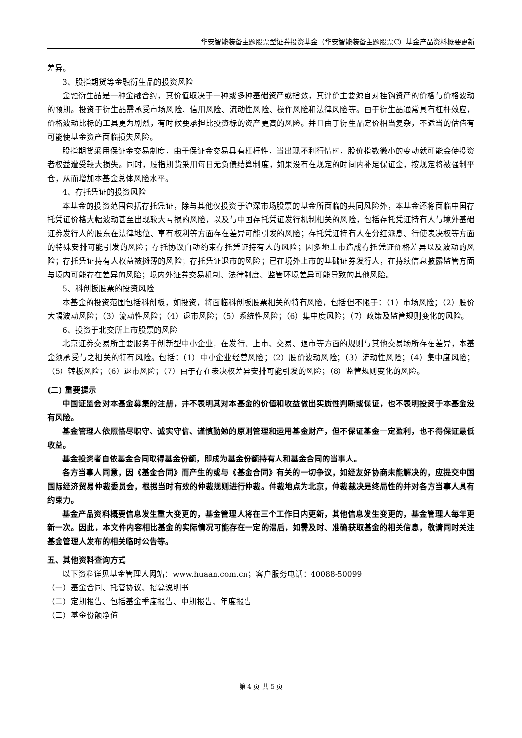华安智能装备主题股票型证券投资基金（华安智能装备主题股票C）基金产品资料概要更新
差异。
3、股指期货等金融衍生品的投资风险
金融衍生品是一种金融合约，其价值取决于一种或多种基础资产或指数，其评价主要源自对挂钩资产的价格与价格波动的预期。投资于衍生品需承受市场风险、信用风险、流动性风险、操作风险和法律风险等。由于衍生品通常具有杠杆效应，价格波动比标的工具更为剧烈，有时候要承担比投资标的资产更高的风险。并且由于衍生品定价相当复杂，不适当的估值有可能使基金资产面临损失风险。
股指期货采用保证金交易制度，由于保证金交易具有杠杆性，当出现不利行情时，股价指数微小的变动就可能会使投资者权益遭受较大损失。同时，股指期货采用每日无负债结算制度，如果没有在规定的时间内补足保证金，按规定将被强制平仓，从而增加本基金总体风险水平。
4、存托凭证的投资风险
本基金的投资范围包括存托凭证，除与其他仅投资于沪深市场股票的基金所面临的共同风险外，本基金还将面临中国存托凭证价格大幅波动甚至出现较大亏损的风险，以及与中国存托凭证发行机制相关的风险，包括存托凭证持有人与境外基础证券发行人的股东在法律地位、享有权利等方面存在差异可能引发的风险；存托凭证持有人在分红派息、行使表决权等方面的特殊安排可能引发的风险；存托协议自动约束存托凭证持有人的风险；因多地上市造成存托凭证价格差异以及波动的风险；存托凭证持有人权益被摊薄的风险；存托凭证退市的风险；已在境外上市的基础证券发行人，在持续信息披露监管方面与境内可能存在差异的风险；境内外证券交易机制、法律制度、监管环境差异可能导致的其他风险。
5、科创板股票的投资风险
本基金的投资范围包括科创板，如投资，将面临科创板股票相关的特有风险，包括但不限于：（1）市场风险；（2）股价大幅波动风险；（3）流动性风险；（4）退市风险；（5）系统性风险；（6）集中度风险；（7）政策及监管规则变化的风险。
6、投资于北交所上市股票的风险
北京证券交易所主要服务于创新型中小企业，在发行、上市、交易、退市等方面的规则与其他交易场所存在差异，本基金须承受与之相关的特有风险。包括：（1）中小企业经营风险；（2）股价波动风险；（3）流动性风险；（4）集中度风险；（5）转板风险；（6）退市风险；（7）由于存在表决权差异安排可能引发的风险；（8）监管规则变化的风险。
(二) 重要提示
中国证监会对本基金募集的注册，并不表明其对本基金的价值和收益做出实质性判断或保证，也不表明投资于本基金没有风险。
基金管理人依照恪尽职守、诚实守信、谨慎勤勉的原则管理和运用基金财产，但不保证基金一定盈利，也不得保证最低收益。
基金投资者自依基金合同取得基金份额，即成为基金份额持有人和基金合同的当事人。
各方当事人同意，因《基金合同》而产生的或与《基金合同》有关的一切争议，如经友好协商未能解决的，应提交中国国际经济贸易仲裁委员会，根据当时有效的仲裁规则进行仲裁。仲裁地点为北京，仲裁裁决是终局性的并对各方当事人具有约束力。
基金产品资料概要信息发生重大变更的，基金管理人将在三个工作日内更新，其他信息发生变更的，基金管理人每年更新一次。因此，本文件内容相比基金的实际情况可能存在一定的滞后，如需及时、准确获取基金的相关信息，敬请同时关注基金管理人发布的相关临时公告等。
五、其他资料查询方式
以下资料详见基金管理人网站：www.huaan.com.cn；客户服务电话：40088-50099
（一）基金合同、托管协议、招募说明书
（二）定期报告、包括基金季度报告、中期报告、年度报告
（三）基金份额净值
第 4 页 共 5 页